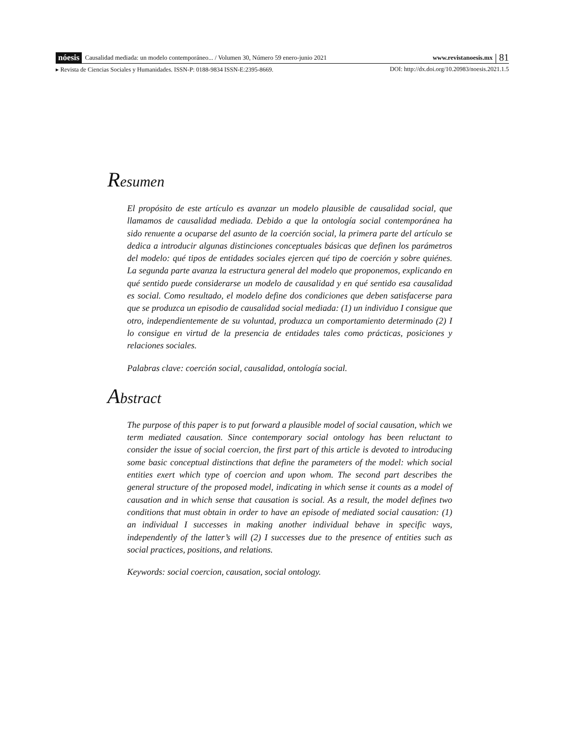nóesis Causalidad mediada: un modelo contemporáneo... / Volumen 30, Número 59 enero-junio 2021 www.revistanoesis.mx 81
▸ Revista de Ciencias Sociales y Humanidades. ISSN-P: 0188-9834 ISSN-E:2395-8669. DOI: http://dx.doi.org/10.20983/noesis.2021.1.5
Resumen
El propósito de este artículo es avanzar un modelo plausible de causalidad social, que llamamos de causalidad mediada. Debido a que la ontología social contemporánea ha sido renuente a ocuparse del asunto de la coerción social, la primera parte del artículo se dedica a introducir algunas distinciones conceptuales básicas que definen los parámetros del modelo: qué tipos de entidades sociales ejercen qué tipo de coerción y sobre quiénes. La segunda parte avanza la estructura general del modelo que proponemos, explicando en qué sentido puede considerarse un modelo de causalidad y en qué sentido esa causalidad es social. Como resultado, el modelo define dos condiciones que deben satisfacerse para que se produzca un episodio de causalidad social mediada: (1) un individuo I consigue que otro, independientemente de su voluntad, produzca un comportamiento determinado (2) I lo consigue en virtud de la presencia de entidades tales como prácticas, posiciones y relaciones sociales.
Palabras clave: coerción social, causalidad, ontología social.
Abstract
The purpose of this paper is to put forward a plausible model of social causation, which we term mediated causation. Since contemporary social ontology has been reluctant to consider the issue of social coercion, the first part of this article is devoted to introducing some basic conceptual distinctions that define the parameters of the model: which social entities exert which type of coercion and upon whom. The second part describes the general structure of the proposed model, indicating in which sense it counts as a model of causation and in which sense that causation is social. As a result, the model defines two conditions that must obtain in order to have an episode of mediated social causation: (1) an individual I successes in making another individual behave in specific ways, independently of the latter’s will (2) I successes due to the presence of entities such as social practices, positions, and relations.
Keywords: social coercion, causation, social ontology.